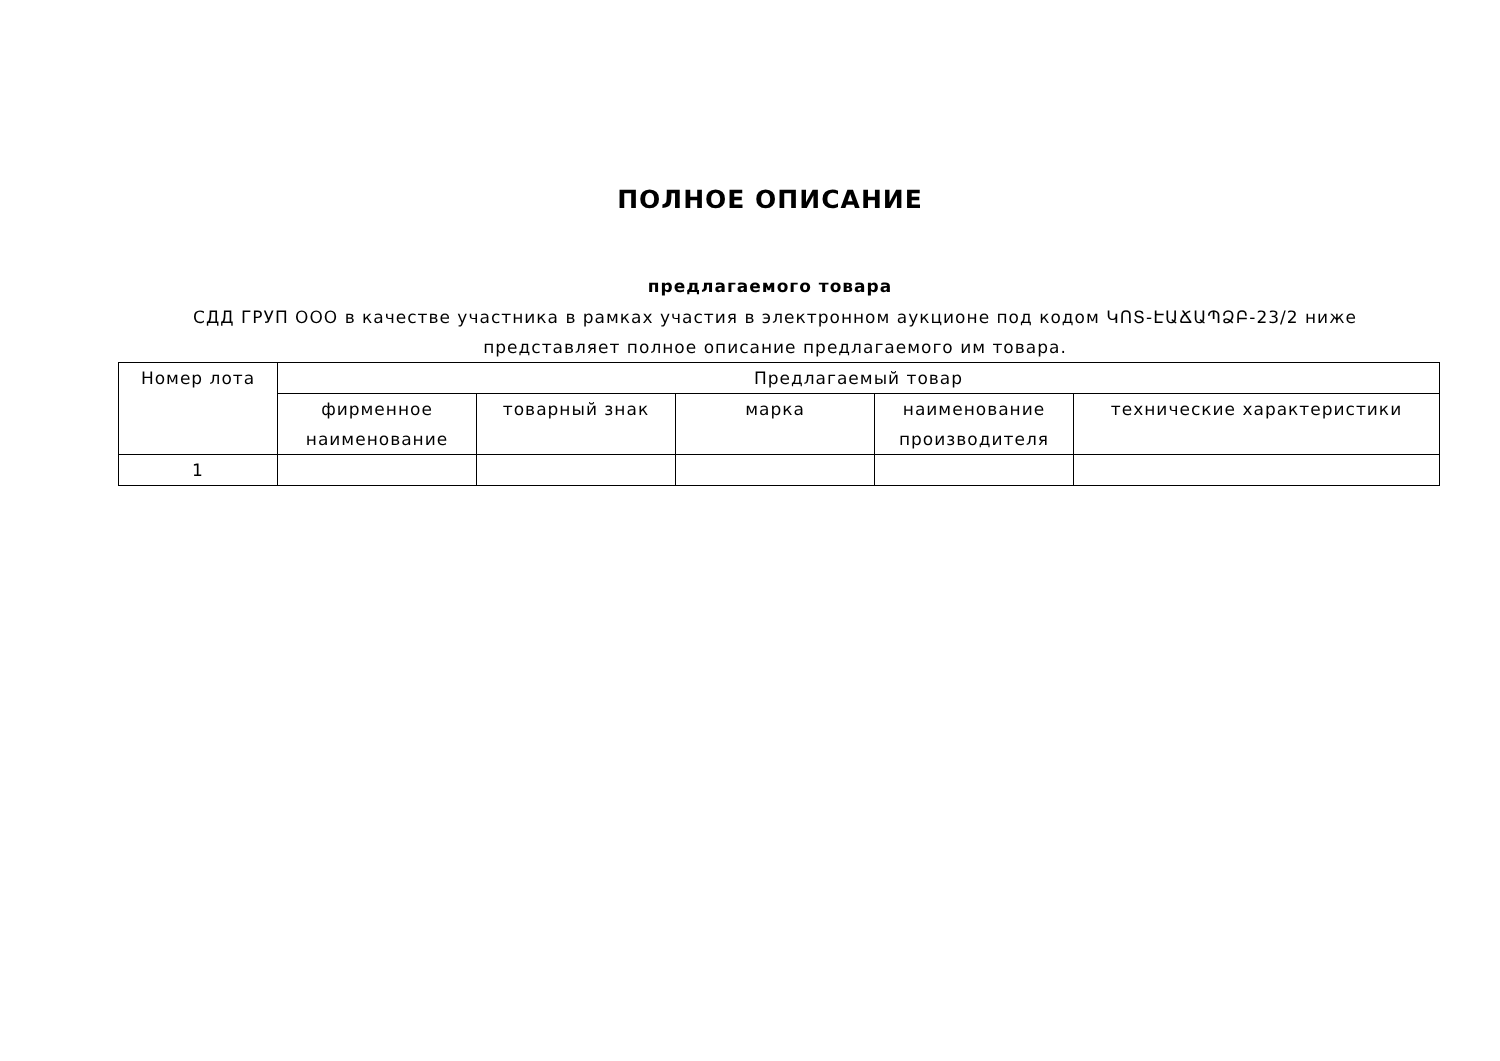ПОЛНОЕ ОПИСАНИЕ
предлагаемого товара
СДД ГРУП ООО в качестве участника в рамках участия в электронном аукционе под кодом ԿՈՏ-ԷԱՃԱՊՁԲ-23/2 ниже представляет полное описание предлагаемого им товара.
| Номер лота | Предлагаемый товар | | | | |
| --- | --- | --- | --- | --- | --- |
| | фирменное наименование | товарный знак | марка | наименование производителя | технические характеристики |
| 1 | | | | | |